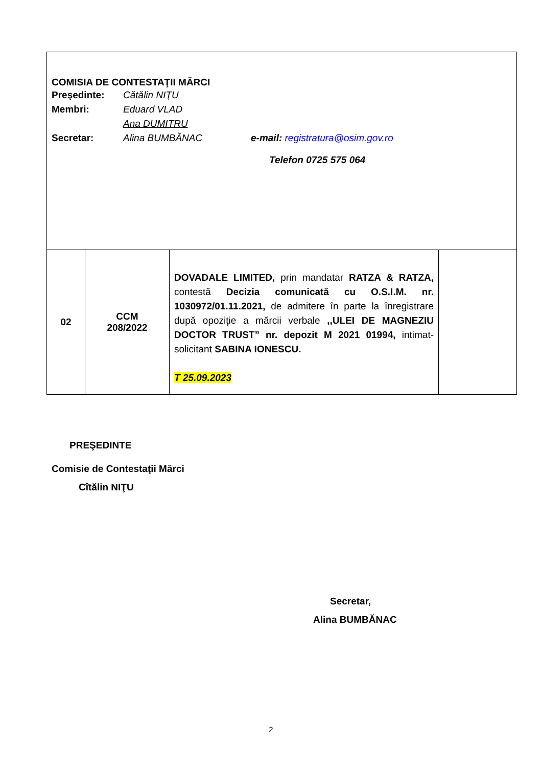| COMISIA DE CONTESTAŢII MĂRCI Preşedinte: Cătălin NIŢU Membri: Eduard VLAD Ana DUMITRU Secretar: Alina BUMBĂNAC e-mail: registratura@osim.gov.ro Telefon 0725 575 064 | | | |
| 02 | CCM 208/2022 | DOVADALE LIMITED, prin mandatar RATZA & RATZA, contestă Decizia comunicată cu O.S.I.M. nr. 1030972/01.11.2021, de admitere în parte la înregistrare după opoziţie a mărcii verbale ,,ULEI DE MAGNEZIU DOCTOR TRUST” nr. depozit M 2021 01994, intimat-solicitant SABINA IONESCU. T 25.09.2023 | |
PREŞEDINTE
Comisie de Contestaţii Mărci
Cîtălin NIŢU
Secretar,
Alina BUMBĂNAC
2